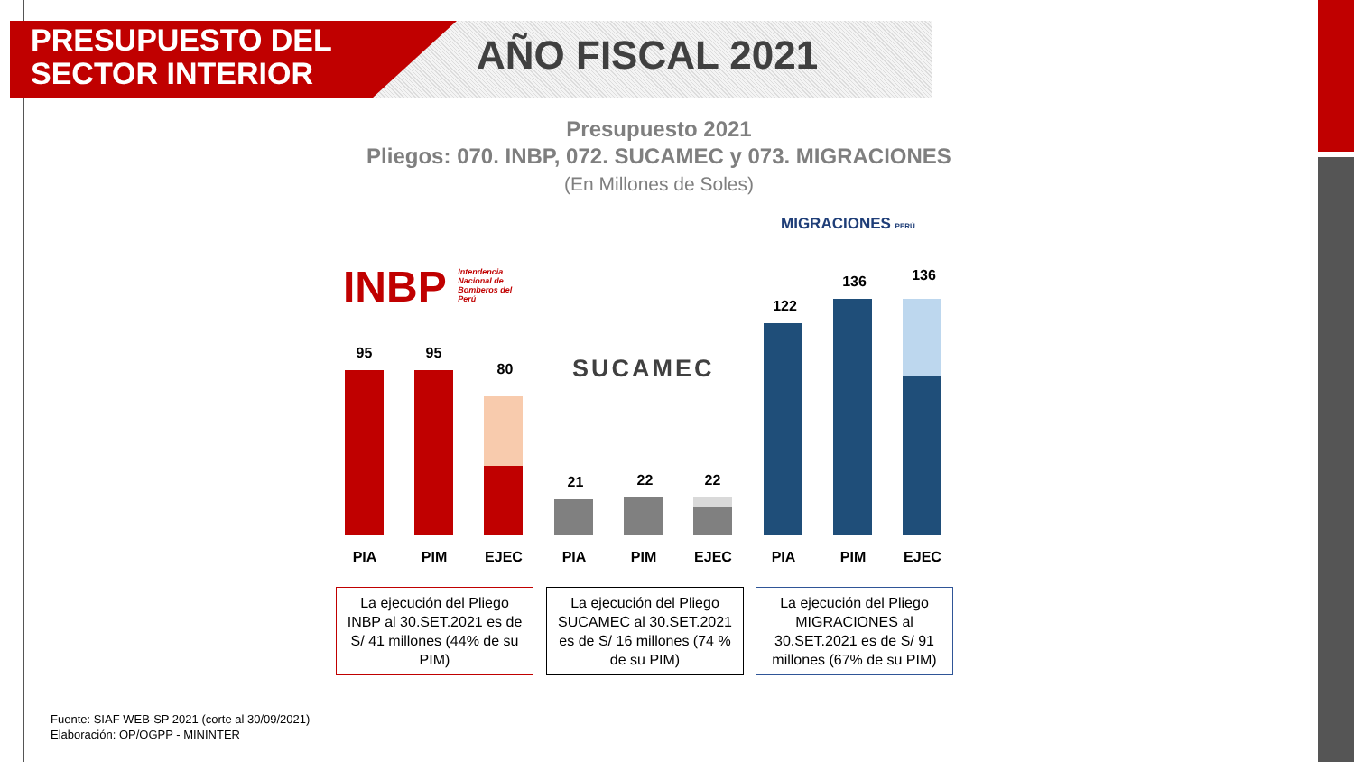PRESUPUESTO DEL
SECTOR INTERIOR
AÑO FISCAL 2021
Presupuesto 2021
Pliegos: 070. INBP, 072. SUCAMEC y 073. MIGRACIONES
(En Millones de Soles)
INBP Intendencia Nacional de Bomberos del Perú
SUCAMEC
MIGRACIONES PERÚ
95 95
80
21 22 22
122
136 136
PIA PIM EJEC PIA PIM EJEC PIA PIM EJEC
La ejecución del Pliego INBP al 30.SET.2021 es de S/ 41 millones (44% de su PIM)
La ejecución del Pliego SUCAMEC al 30.SET.2021 es de S/ 16 millones (74 % de su PIM)
La ejecución del Pliego MIGRACIONES al 30.SET.2021 es de S/ 91 millones (67% de su PIM)
Fuente: SIAF WEB-SP 2021 (corte al 30/09/2021)
Elaboración: OP/OGPP - MININTER